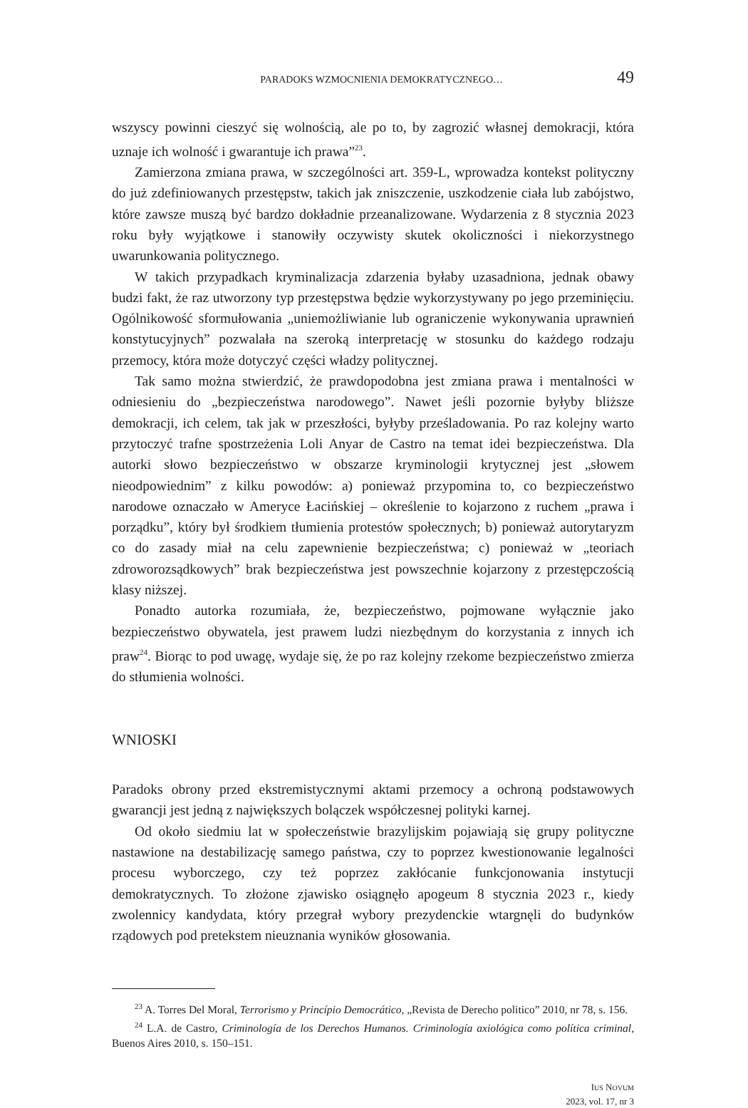PARADOKS WZMOCNIENIA DEMOKRATYCZNEGO… 49
wszyscy powinni cieszyć się wolnością, ale po to, by zagrozić własnej demokracji, która uznaje ich wolność i gwarantuje ich prawa”<sup>23</sup>.
Zamierzona zmiana prawa, w szczególności art. 359-L, wprowadza kontekst polityczny do już zdefiniowanych przestępstw, takich jak zniszczenie, uszkodzenie ciała lub zabójstwo, które zawsze muszą być bardzo dokładnie przeanalizowane. Wydarzenia z 8 stycznia 2023 roku były wyjątkowe i stanowiły oczywisty skutek okoliczności i niekorzystnego uwarunkowania politycznego.
W takich przypadkach kryminalizacja zdarzenia byłaby uzasadniona, jednak obawy budzi fakt, że raz utworzony typ przestępstwa będzie wykorzystywany po jego przeminięciu. Ogólnikowość sformułowania „uniemożliwianie lub ograniczenie wykonywania uprawnień konstytucyjnych” pozwalała na szeroką interpretację w stosunku do każdego rodzaju przemocy, która może dotyczyć części władzy politycznej.
Tak samo można stwierdzić, że prawdopodobna jest zmiana prawa i mentalności w odniesieniu do „bezpieczeństwa narodowego”. Nawet jeśli pozornie byłyby bliższe demokracji, ich celem, tak jak w przeszłości, byłyby prześladowania. Po raz kolejny warto przytoczyć trafne spostrzeżenia Loli Anyar de Castro na temat idei bezpieczeństwa. Dla autorki słowo bezpieczeństwo w obszarze kryminologii krytycznej jest „słowem nieodpowiednim” z kilku powodów: a) ponieważ przypomina to, co bezpieczeństwo narodowe oznaczało w Ameryce Łacińskiej – określenie to kojarzono z ruchem „prawa i porządku”, który był środkiem tłumienia protestów społecznych; b) ponieważ autorytaryzm co do zasady miał na celu zapewnienie bezpieczeństwa; c) ponieważ w „teoriach zdroworozsądkowych” brak bezpieczeństwa jest powszechnie kojarzony z przestępczością klasy niższej.
Ponadto autorka rozumiała, że, bezpieczeństwo, pojmowane wyłącznie jako bezpieczeństwo obywatela, jest prawem ludzi niezbędnym do korzystania z innych ich praw<sup>24</sup>. Biorąc to pod uwagę, wydaje się, że po raz kolejny rzekome bezpieczeństwo zmierza do stłumienia wolności.
WNIOSKI
Paradoks obrony przed ekstremistycznymi aktami przemocy a ochroną podstawowych gwarancji jest jedną z największych bolączek współczesnej polityki karnej.
Od około siedmiu lat w społeczeństwie brazylijskim pojawiają się grupy polityczne nastawione na destabilizację samego państwa, czy to poprzez kwestionowanie legalności procesu wyborczego, czy też poprzez zakłócanie funkcjonowania instytucji demokratycznych. To złożone zjawisko osiągnęło apogeum 8 stycznia 2023 r., kiedy zwolennicy kandydata, który przegrał wybory prezydenckie wtargnęli do budynków rządowych pod pretekstem nieuznania wyników głosowania.
<sup>23</sup> A. Torres Del Moral, Terrorismo y Princípio Democrático, „Revista de Derecho politico” 2010, nr 78, s. 156.
<sup>24</sup> L.A. de Castro, Criminología de los Derechos Humanos. Criminología axiológica como política criminal, Buenos Aires 2010, s. 150–151.
IUS NOVUM
2023, vol. 17, nr 3